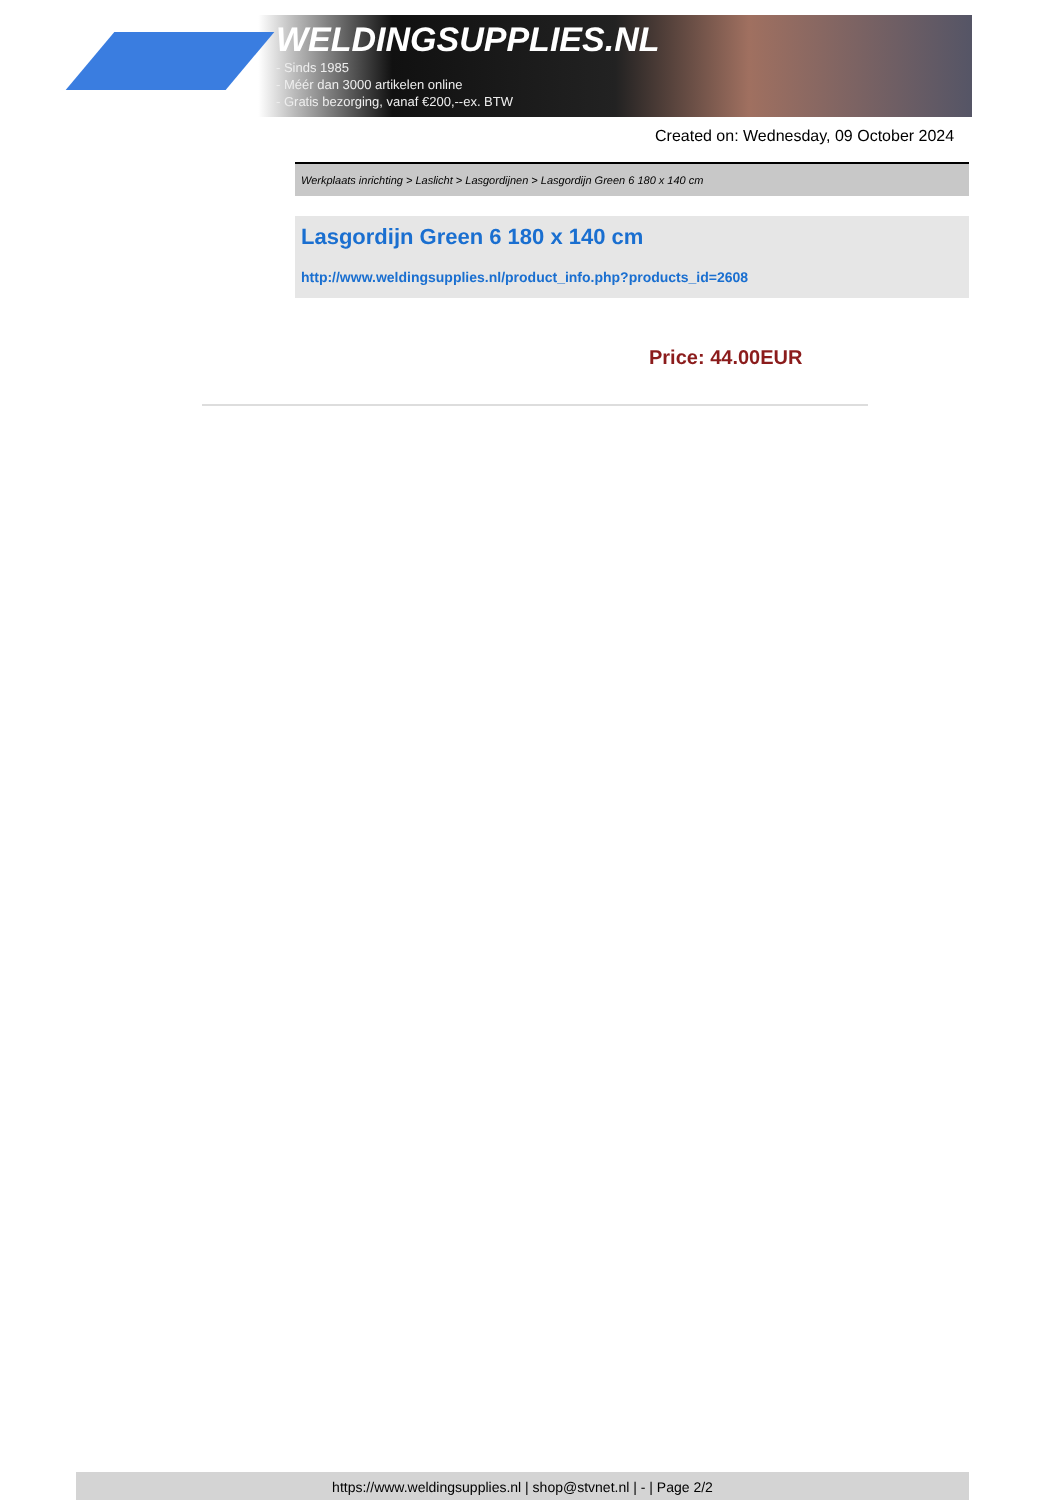WELDINGSUPPLIES.NL
- Sinds 1985
- Méér dan 3000 artikelen online
- Gratis bezorging, vanaf €200,--ex. BTW
Created on: Wednesday, 09 October 2024
Werkplaats inrichting > Laslicht > Lasgordijnen > Lasgordijn Green 6 180 x 140 cm
Lasgordijn Green 6 180 x 140 cm
http://www.weldingsupplies.nl/product_info.php?products_id=2608
Price: 44.00EUR
https://www.weldingsupplies.nl | shop@stvnet.nl | - | Page 2/2